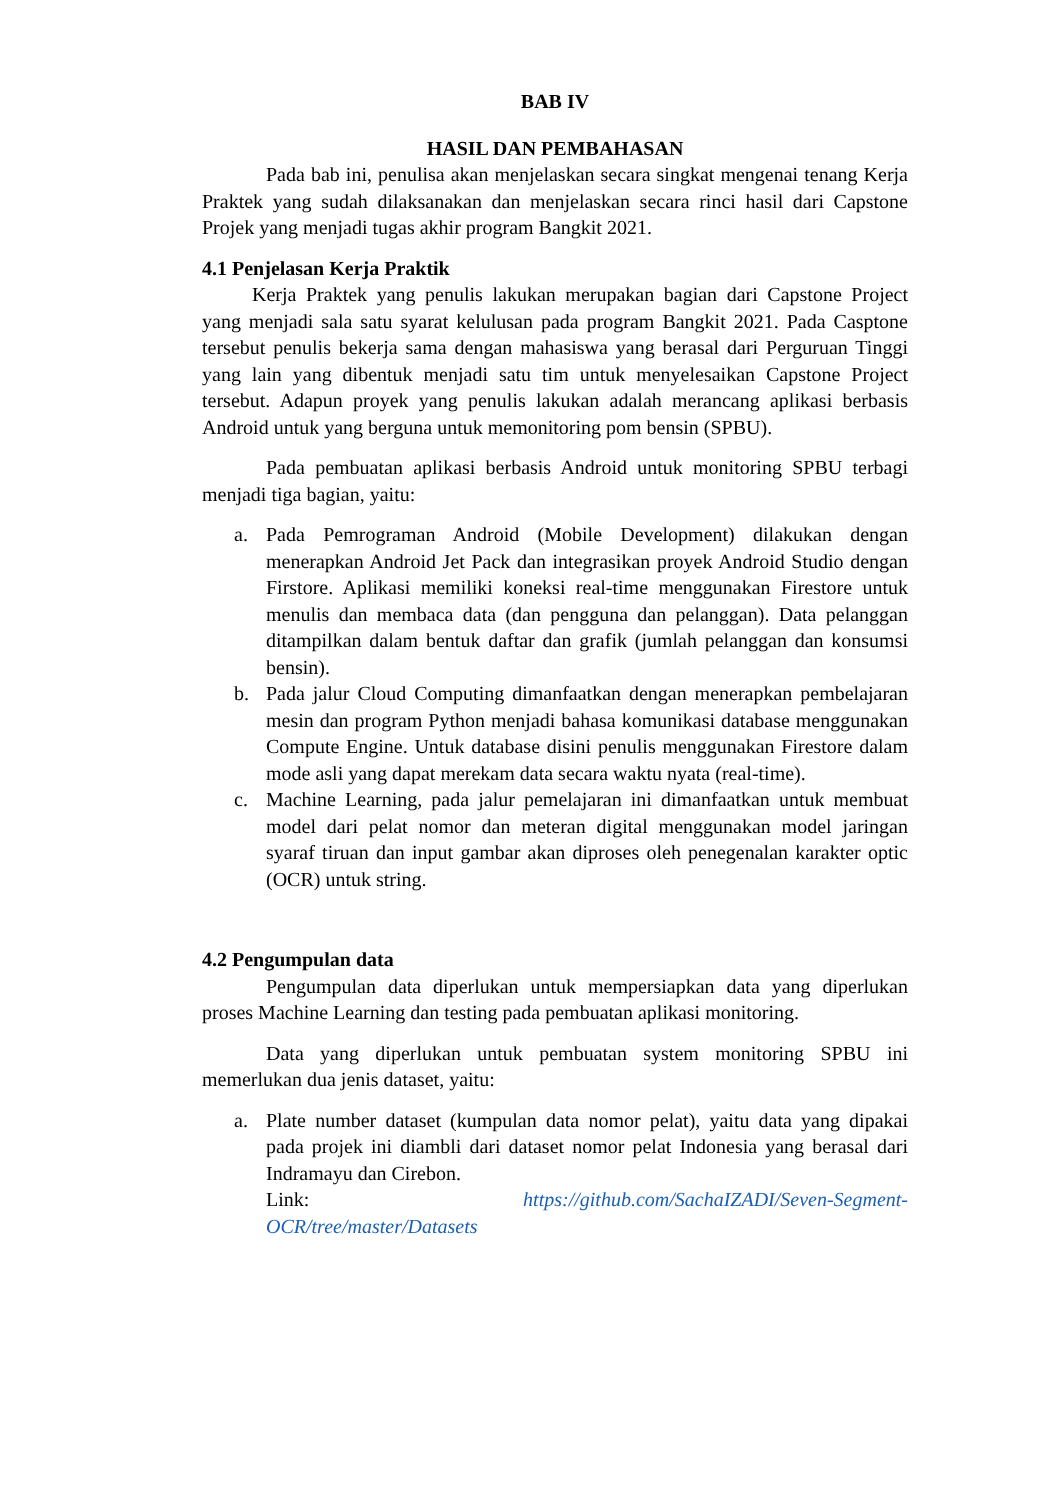BAB IV
HASIL DAN PEMBAHASAN
Pada bab ini, penulisa akan menjelaskan secara singkat mengenai tenang Kerja Praktek yang sudah dilaksanakan dan menjelaskan secara rinci hasil dari Capstone Projek yang menjadi tugas akhir program Bangkit 2021.
4.1 Penjelasan Kerja Praktik
Kerja Praktek yang penulis lakukan merupakan bagian dari Capstone Project yang menjadi sala satu syarat kelulusan pada program Bangkit 2021. Pada Casptone tersebut penulis bekerja sama dengan mahasiswa yang berasal dari Perguruan Tinggi yang lain yang dibentuk menjadi satu tim untuk menyelesaikan Capstone Project tersebut. Adapun proyek yang penulis lakukan adalah merancang aplikasi berbasis Android untuk yang berguna untuk memonitoring pom bensin (SPBU).
Pada pembuatan aplikasi berbasis Android untuk monitoring SPBU terbagi menjadi tiga bagian, yaitu:
a. Pada Pemrograman Android (Mobile Development) dilakukan dengan menerapkan Android Jet Pack dan integrasikan proyek Android Studio dengan Firstore. Aplikasi memiliki koneksi real-time menggunakan Firestore untuk menulis dan membaca data (dan pengguna dan pelanggan). Data pelanggan ditampilkan dalam bentuk daftar dan grafik (jumlah pelanggan dan konsumsi bensin).
b. Pada jalur Cloud Computing dimanfaatkan dengan menerapkan pembelajaran mesin dan program Python menjadi bahasa komunikasi database menggunakan Compute Engine. Untuk database disini penulis menggunakan Firestore dalam mode asli yang dapat merekam data secara waktu nyata (real-time).
c. Machine Learning, pada jalur pemelajaran ini dimanfaatkan untuk membuat model dari pelat nomor dan meteran digital menggunakan model jaringan syaraf tiruan dan input gambar akan diproses oleh penegenalan karakter optic (OCR) untuk string.
4.2 Pengumpulan data
Pengumpulan data diperlukan untuk mempersiapkan data yang diperlukan proses Machine Learning dan testing pada pembuatan aplikasi monitoring.
Data yang diperlukan untuk pembuatan system monitoring SPBU ini memerlukan dua jenis dataset, yaitu:
a. Plate number dataset (kumpulan data nomor pelat), yaitu data yang dipakai pada projek ini diambli dari dataset nomor pelat Indonesia yang berasal dari Indramayu dan Cirebon.
Link: https://github.com/SachaIZADI/Seven-Segment-
OCR/tree/master/Datasets